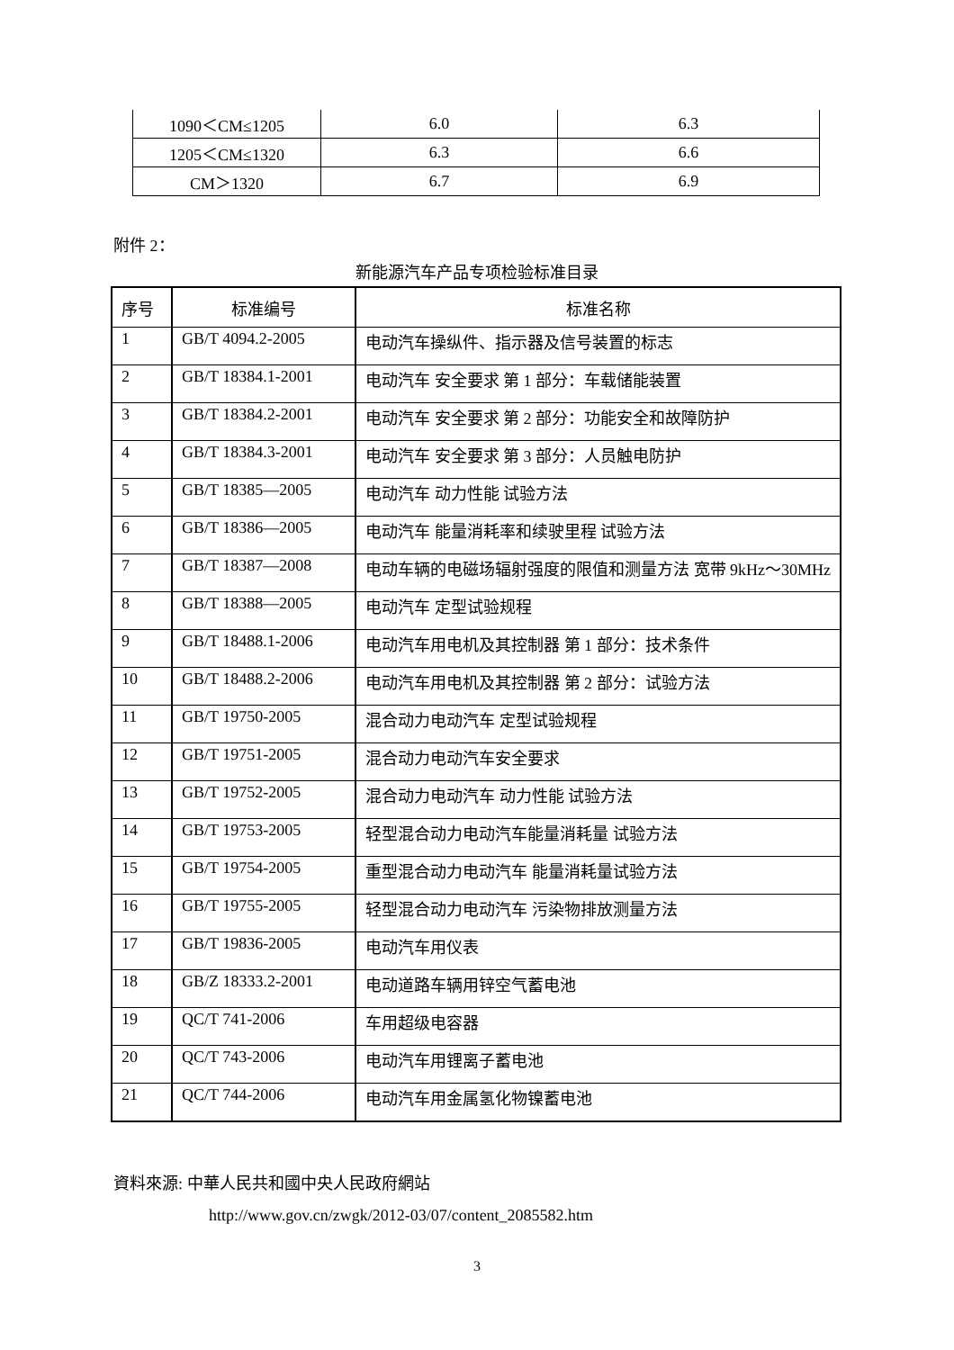| 1090＜CM≤1205 | 6.0 | 6.3 |
| 1205＜CM≤1320 | 6.3 | 6.6 |
| CM＞1320 | 6.7 | 6.9 |
附件 2：
新能源汽车产品专项检验标准目录
| 序号 | 标准编号 | 标准名称 |
| --- | --- | --- |
| 1 | GB/T 4094.2-2005 | 电动汽车操纵件、指示器及信号装置的标志 |
| 2 | GB/T 18384.1-2001 | 电动汽车 安全要求 第 1 部分：车载储能装置 |
| 3 | GB/T 18384.2-2001 | 电动汽车 安全要求 第 2 部分：功能安全和故障防护 |
| 4 | GB/T 18384.3-2001 | 电动汽车 安全要求 第 3 部分：人员触电防护 |
| 5 | GB/T 18385—2005 | 电动汽车 动力性能 试验方法 |
| 6 | GB/T 18386—2005 | 电动汽车 能量消耗率和续驶里程 试验方法 |
| 7 | GB/T 18387—2008 | 电动车辆的电磁场辐射强度的限值和测量方法 宽带 9kHz～30MHz |
| 8 | GB/T 18388—2005 | 电动汽车 定型试验规程 |
| 9 | GB/T 18488.1-2006 | 电动汽车用电机及其控制器 第 1 部分：技术条件 |
| 10 | GB/T 18488.2-2006 | 电动汽车用电机及其控制器 第 2 部分：试验方法 |
| 11 | GB/T 19750-2005 | 混合动力电动汽车 定型试验规程 |
| 12 | GB/T 19751-2005 | 混合动力电动汽车安全要求 |
| 13 | GB/T 19752-2005 | 混合动力电动汽车 动力性能 试验方法 |
| 14 | GB/T 19753-2005 | 轻型混合动力电动汽车能量消耗量 试验方法 |
| 15 | GB/T 19754-2005 | 重型混合动力电动汽车 能量消耗量试验方法 |
| 16 | GB/T 19755-2005 | 轻型混合动力电动汽车 污染物排放测量方法 |
| 17 | GB/T 19836-2005 | 电动汽车用仪表 |
| 18 | GB/Z 18333.2-2001 | 电动道路车辆用锌空气蓄电池 |
| 19 | QC/T 741-2006 | 车用超级电容器 |
| 20 | QC/T 743-2006 | 电动汽车用锂离子蓄电池 |
| 21 | QC/T 744-2006 | 电动汽车用金属氢化物镍蓄电池 |
資料來源: 中華人民共和國中央人民政府網站
http://www.gov.cn/zwgk/2012-03/07/content_2085582.htm
3